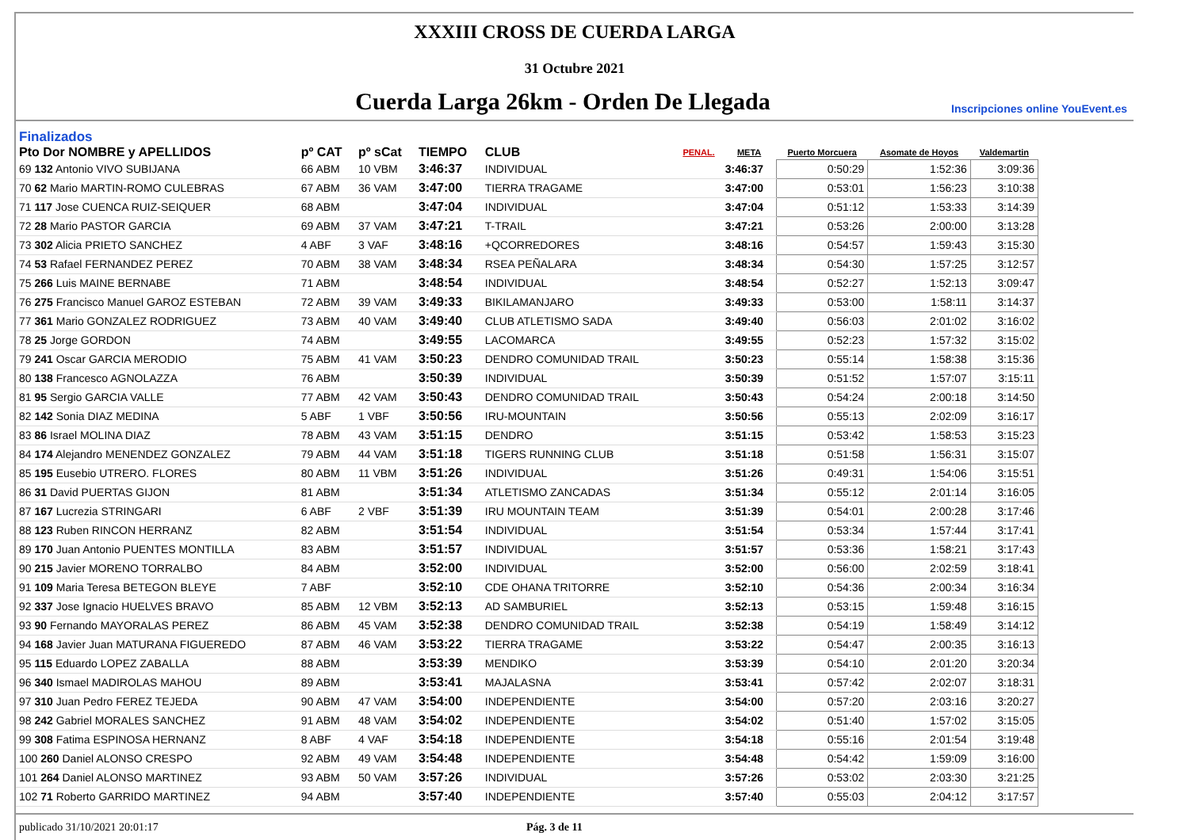XXXIII CROSS DE CUERDA LARGA
31 Octubre 2021
Cuerda Larga 26km - Orden De Llegada
Inscripciones online YouEvent.es
Finalizados
| Pto Dor NOMBRE y APELLIDOS | pº CAT | pº sCat | TIEMPO | CLUB | PENAL. | META | Puerto Morcuera | Asomate de Hoyos | Valdemartin |
| --- | --- | --- | --- | --- | --- | --- | --- | --- | --- |
| 69 132 Antonio VIVO SUBIJANA | 66 ABM | 10 VBM | 3:46:37 | INDIVIDUAL | | 3:46:37 | 0:50:29 | 1:52:36 | 3:09:36 |
| 70 62 Mario MARTIN-ROMO CULEBRAS | 67 ABM | 36 VAM | 3:47:00 | TIERRA TRAGAME | | 3:47:00 | 0:53:01 | 1:56:23 | 3:10:38 |
| 71 117 Jose CUENCA RUIZ-SEIQUER | 68 ABM | | 3:47:04 | INDIVIDUAL | | 3:47:04 | 0:51:12 | 1:53:33 | 3:14:39 |
| 72 28 Mario PASTOR GARCIA | 69 ABM | 37 VAM | 3:47:21 | T-TRAIL | | 3:47:21 | 0:53:26 | 2:00:00 | 3:13:28 |
| 73 302 Alicia PRIETO SANCHEZ | 4 ABF | 3 VAF | 3:48:16 | +QCORREDORES | | 3:48:16 | 0:54:57 | 1:59:43 | 3:15:30 |
| 74 53 Rafael FERNANDEZ PEREZ | 70 ABM | 38 VAM | 3:48:34 | RSEA PEÑALARA | | 3:48:34 | 0:54:30 | 1:57:25 | 3:12:57 |
| 75 266 Luis MAINE BERNABE | 71 ABM | | 3:48:54 | INDIVIDUAL | | 3:48:54 | 0:52:27 | 1:52:13 | 3:09:47 |
| 76 275 Francisco Manuel GAROZ ESTEBAN | 72 ABM | 39 VAM | 3:49:33 | BIKILAMANJARO | | 3:49:33 | 0:53:00 | 1:58:11 | 3:14:37 |
| 77 361 Mario GONZALEZ RODRIGUEZ | 73 ABM | 40 VAM | 3:49:40 | CLUB ATLETISMO SADA | | 3:49:40 | 0:56:03 | 2:01:02 | 3:16:02 |
| 78 25 Jorge GORDON | 74 ABM | | 3:49:55 | LACOMARCA | | 3:49:55 | 0:52:23 | 1:57:32 | 3:15:02 |
| 79 241 Oscar GARCIA MERODIO | 75 ABM | 41 VAM | 3:50:23 | DENDRO COMUNIDAD TRAIL | | 3:50:23 | 0:55:14 | 1:58:38 | 3:15:36 |
| 80 138 Francesco AGNOLAZZA | 76 ABM | | 3:50:39 | INDIVIDUAL | | 3:50:39 | 0:51:52 | 1:57:07 | 3:15:11 |
| 81 95 Sergio GARCIA VALLE | 77 ABM | 42 VAM | 3:50:43 | DENDRO COMUNIDAD TRAIL | | 3:50:43 | 0:54:24 | 2:00:18 | 3:14:50 |
| 82 142 Sonia DIAZ MEDINA | 5 ABF | 1 VBF | 3:50:56 | IRU-MOUNTAIN | | 3:50:56 | 0:55:13 | 2:02:09 | 3:16:17 |
| 83 86 Israel MOLINA DIAZ | 78 ABM | 43 VAM | 3:51:15 | DENDRO | | 3:51:15 | 0:53:42 | 1:58:53 | 3:15:23 |
| 84 174 Alejandro MENENDEZ GONZALEZ | 79 ABM | 44 VAM | 3:51:18 | TIGERS RUNNING CLUB | | 3:51:18 | 0:51:58 | 1:56:31 | 3:15:07 |
| 85 195 Eusebio UTRERO. FLORES | 80 ABM | 11 VBM | 3:51:26 | INDIVIDUAL | | 3:51:26 | 0:49:31 | 1:54:06 | 3:15:51 |
| 86 31 David PUERTAS GIJON | 81 ABM | | 3:51:34 | ATLETISMO ZANCADAS | | 3:51:34 | 0:55:12 | 2:01:14 | 3:16:05 |
| 87 167 Lucrezia STRINGARI | 6 ABF | 2 VBF | 3:51:39 | IRU MOUNTAIN TEAM | | 3:51:39 | 0:54:01 | 2:00:28 | 3:17:46 |
| 88 123 Ruben RINCON HERRANZ | 82 ABM | | 3:51:54 | INDIVIDUAL | | 3:51:54 | 0:53:34 | 1:57:44 | 3:17:41 |
| 89 170 Juan Antonio PUENTES MONTILLA | 83 ABM | | 3:51:57 | INDIVIDUAL | | 3:51:57 | 0:53:36 | 1:58:21 | 3:17:43 |
| 90 215 Javier MORENO TORRALBO | 84 ABM | | 3:52:00 | INDIVIDUAL | | 3:52:00 | 0:56:00 | 2:02:59 | 3:18:41 |
| 91 109 Maria Teresa BETEGON BLEYE | 7 ABF | | 3:52:10 | CDE OHANA TRITORRE | | 3:52:10 | 0:54:36 | 2:00:34 | 3:16:34 |
| 92 337 Jose Ignacio HUELVES BRAVO | 85 ABM | 12 VBM | 3:52:13 | AD SAMBURIEL | | 3:52:13 | 0:53:15 | 1:59:48 | 3:16:15 |
| 93 90 Fernando MAYORALAS PEREZ | 86 ABM | 45 VAM | 3:52:38 | DENDRO COMUNIDAD TRAIL | | 3:52:38 | 0:54:19 | 1:58:49 | 3:14:12 |
| 94 168 Javier Juan MATURANA FIGUEREDO | 87 ABM | 46 VAM | 3:53:22 | TIERRA TRAGAME | | 3:53:22 | 0:54:47 | 2:00:35 | 3:16:13 |
| 95 115 Eduardo LOPEZ ZABALLA | 88 ABM | | 3:53:39 | MENDIKO | | 3:53:39 | 0:54:10 | 2:01:20 | 3:20:34 |
| 96 340 Ismael MADIROLAS MAHOU | 89 ABM | | 3:53:41 | MAJALASNA | | 3:53:41 | 0:57:42 | 2:02:07 | 3:18:31 |
| 97 310 Juan Pedro FEREZ TEJEDA | 90 ABM | 47 VAM | 3:54:00 | INDEPENDIENTE | | 3:54:00 | 0:57:20 | 2:03:16 | 3:20:27 |
| 98 242 Gabriel MORALES SANCHEZ | 91 ABM | 48 VAM | 3:54:02 | INDEPENDIENTE | | 3:54:02 | 0:51:40 | 1:57:02 | 3:15:05 |
| 99 308 Fatima ESPINOSA HERNANZ | 8 ABF | 4 VAF | 3:54:18 | INDEPENDIENTE | | 3:54:18 | 0:55:16 | 2:01:54 | 3:19:48 |
| 100 260 Daniel ALONSO CRESPO | 92 ABM | 49 VAM | 3:54:48 | INDEPENDIENTE | | 3:54:48 | 0:54:42 | 1:59:09 | 3:16:00 |
| 101 264 Daniel ALONSO MARTINEZ | 93 ABM | 50 VAM | 3:57:26 | INDIVIDUAL | | 3:57:26 | 0:53:02 | 2:03:30 | 3:21:25 |
| 102 71 Roberto GARRIDO MARTINEZ | 94 ABM | | 3:57:40 | INDEPENDIENTE | | 3:57:40 | 0:55:03 | 2:04:12 | 3:17:57 |
publicado 31/10/2021 20:01:17 Pág. 3 de 11